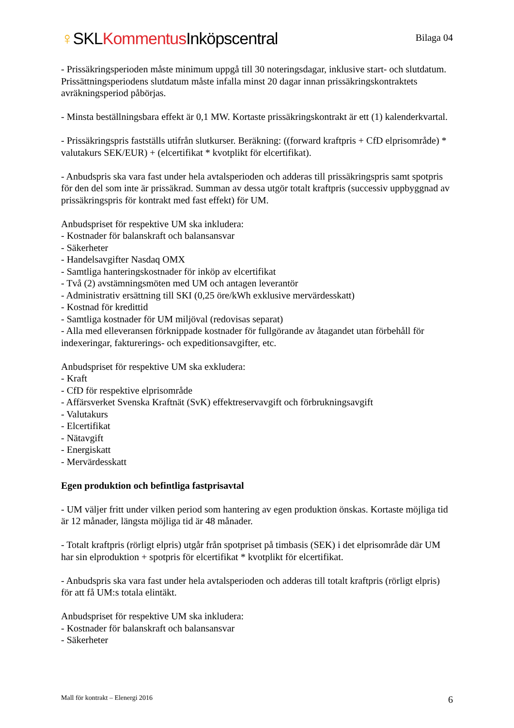♀SKLKommentus Inköpscentral
Bilaga 04
- Prissäkringsperioden måste minimum uppgå till 30 noteringsdagar, inklusive start- och slutdatum. Prissättningsperiodens slutdatum måste infalla minst 20 dagar innan prissäkringskontraktets avräkningsperiod påbörjas.
- Minsta beställningsbara effekt är 0,1 MW. Kortaste prissäkringskontrakt är ett (1) kalenderkvartal.
- Prissäkringspris fastställs utifrån slutkurser. Beräkning: ((forward kraftpris + CfD elprisområde) * valutakurs SEK/EUR) + (elcertifikat * kvotplikt för elcertifikat).
- Anbudspris ska vara fast under hela avtalsperioden och adderas till prissäkringspris samt spotpris för den del som inte är prissäkrad. Summan av dessa utgör totalt kraftpris (successiv uppbyggnad av prissäkringspris för kontrakt med fast effekt) för UM.
Anbudspriset för respektive UM ska inkludera:
- Kostnader för balanskraft och balansansvar
- Säkerheter
- Handelsavgifter Nasdaq OMX
- Samtliga hanteringskostnader för inköp av elcertifikat
- Två (2) avstämningsmöten med UM och antagen leverantör
- Administrativ ersättning till SKI (0,25 öre/kWh exklusive mervärdesskatt)
- Kostnad för kredittid
- Samtliga kostnader för UM miljöval (redovisas separat)
- Alla med elleveransen förknippade kostnader för fullgörande av åtagandet utan förbehåll för indexeringar, fakturerings- och expeditionsavgifter, etc.
Anbudspriset för respektive UM ska exkludera:
- Kraft
- CfD för respektive elprisområde
- Affärsverket Svenska Kraftnät (SvK) effektreservavgift och förbrukningsavgift
- Valutakurs
- Elcertifikat
- Nätavgift
- Energiskatt
- Mervärdesskatt
Egen produktion och befintliga fastprisavtal
- UM väljer fritt under vilken period som hantering av egen produktion önskas. Kortaste möjliga tid är 12 månader, längsta möjliga tid är 48 månader.
- Totalt kraftpris (rörligt elpris) utgår från spotpriset på timbasis (SEK) i det elprisområde där UM har sin elproduktion + spotpris för elcertifikat * kvotplikt för elcertifikat.
- Anbudspris ska vara fast under hela avtalsperioden och adderas till totalt kraftpris (rörligt elpris) för att få UM:s totala elintäkt.
Anbudspriset för respektive UM ska inkludera:
- Kostnader för balanskraft och balansansvar
- Säkerheter
Mall för kontrakt – Elenergi 2016 6